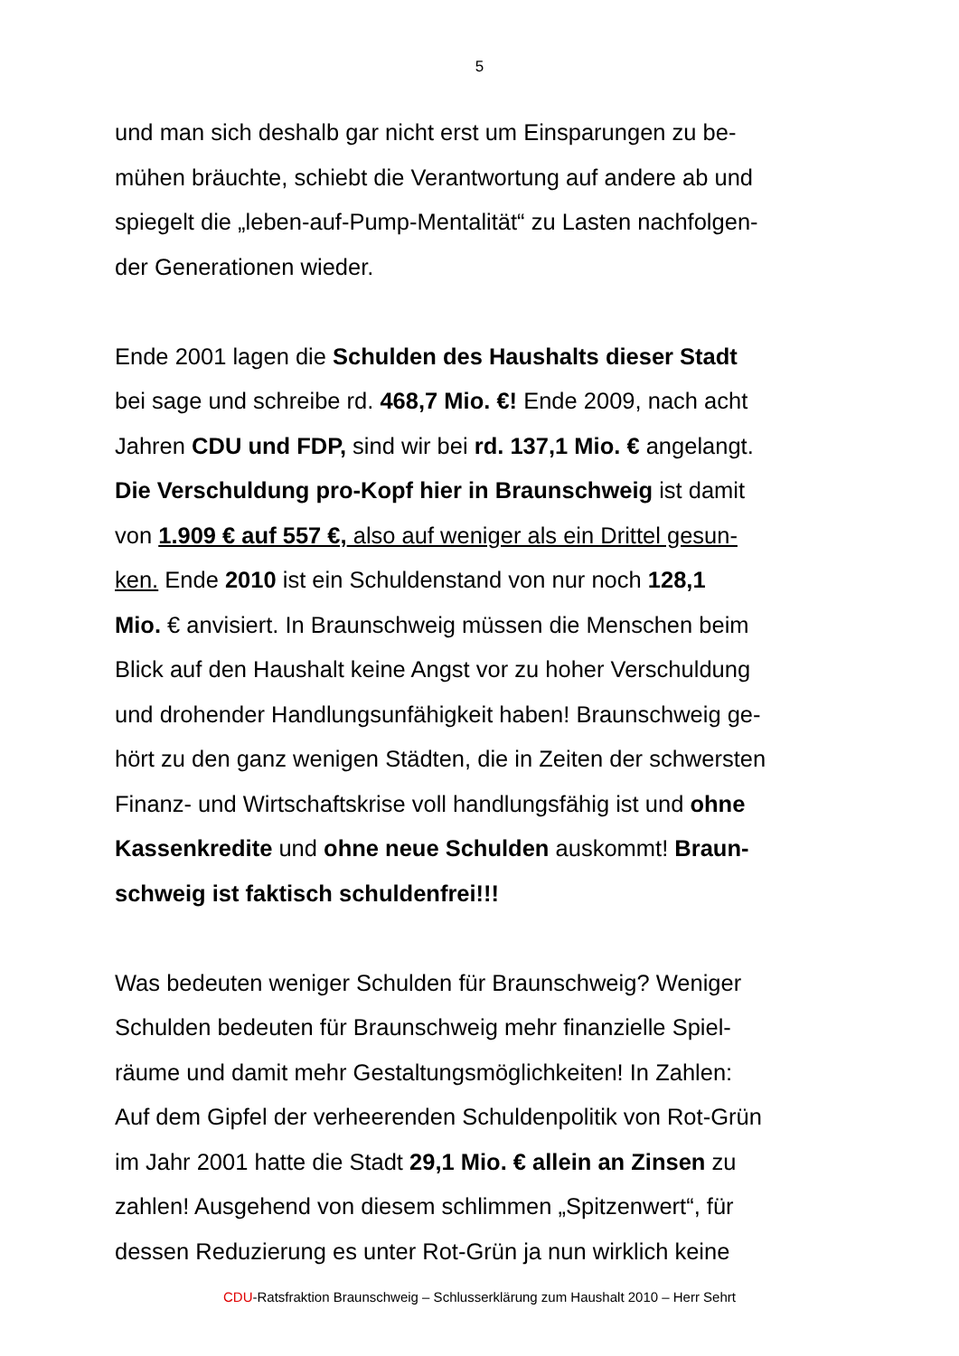5
und man sich deshalb gar nicht erst um Einsparungen zu be-
mühen bräuchte, schiebt die Verantwortung auf andere ab und
spiegelt die „leben-auf-Pump-Mentalität“ zu Lasten nachfolgen-
der Generationen wieder.
Ende 2001 lagen die Schulden des Haushalts dieser Stadt
bei sage und schreibe rd. 468,7 Mio. €! Ende 2009, nach acht
Jahren CDU und FDP, sind wir bei rd. 137,1 Mio. € angelangt.
Die Verschuldung pro-Kopf hier in Braunschweig ist damit
von 1.909 € auf 557 €, also auf weniger als ein Drittel gesun-
ken. Ende 2010 ist ein Schuldenstand von nur noch 128,1
Mio. € anvisiert. In Braunschweig müssen die Menschen beim
Blick auf den Haushalt keine Angst vor zu hoher Verschuldung
und drohender Handlungsunfähigkeit haben! Braunschweig ge-
hört zu den ganz wenigen Städten, die in Zeiten der schwersten
Finanz- und Wirtschaftskrise voll handlungsfähig ist und ohne
Kassenkredite und ohne neue Schulden auskommt! Braun-
schweig ist faktisch schuldenfrei!!!
Was bedeuten weniger Schulden für Braunschweig? Weniger
Schulden bedeuten für Braunschweig mehr finanzielle Spiel-
räume und damit mehr Gestaltungsmöglichkeiten! In Zahlen:
Auf dem Gipfel der verheerenden Schuldenpolitik von Rot-Grün
im Jahr 2001 hatte die Stadt 29,1 Mio. € allein an Zinsen zu
zahlen! Ausgehend von diesem schlimmen „Spitzenwert“, für
dessen Reduzierung es unter Rot-Grün ja nun wirklich keine
CDU-Ratsfraktion Braunschweig – Schlusserklärung zum Haushalt 2010 – Herr Sehrt